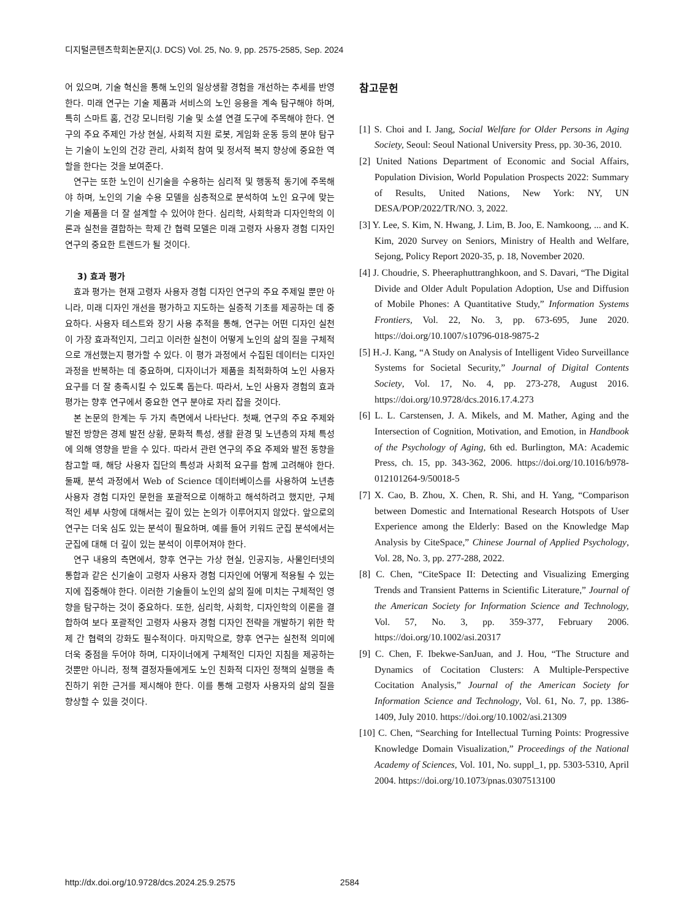디지털콘텐츠학회논문지(J. DCS) Vol. 25, No. 9, pp. 2575-2585, Sep. 2024
어 있으며, 기술 혁신을 통해 노인의 일상생활 경험을 개선하는 추세를 반영한다. 미래 연구는 기술 제품과 서비스의 노인 응용을 계속 탐구해야 하며, 특히 스마트 홈, 건강 모니터링 기술 및 소셜 연결 도구에 주목해야 한다. 연구의 주요 주제인 가상 현실, 사회적 지원 로봇, 게임화 운동 등의 분야 탐구는 기술이 노인의 건강 관리, 사회적 참여 및 정서적 복지 향상에 중요한 역할을 한다는 것을 보여준다.
연구는 또한 노인이 신기술을 수용하는 심리적 및 행동적 동기에 주목해야 하며, 노인의 기술 수용 모델을 심층적으로 분석하여 노인 요구에 맞는 기술 제품을 더 잘 설계할 수 있어야 한다. 심리학, 사회학과 디자인학의 이론과 실천을 결합하는 학제 간 협력 모델은 미래 고령자 사용자 경험 디자인 연구의 중요한 트렌드가 될 것이다.
3) 효과 평가
효과 평가는 현재 고령자 사용자 경험 디자인 연구의 주요 주제일 뿐만 아니라, 미래 디자인 개선을 평가하고 지도하는 실증적 기초를 제공하는 데 중요하다. 사용자 테스트와 장기 사용 추적을 통해, 연구는 어떤 디자인 실천이 가장 효과적인지, 그리고 이러한 실천이 어떻게 노인의 삶의 질을 구체적으로 개선했는지 평가할 수 있다. 이 평가 과정에서 수집된 데이터는 디자인 과정을 반복하는 데 중요하며, 디자이너가 제품을 최적화하여 노인 사용자 요구를 더 잘 충족시킬 수 있도록 돕는다. 따라서, 노인 사용자 경험의 효과 평가는 향후 연구에서 중요한 연구 분야로 자리 잡을 것이다.
본 논문의 한계는 두 가지 측면에서 나타난다. 첫째, 연구의 주요 주제와 발전 방향은 경제 발전 상황, 문화적 특성, 생활 환경 및 노년층의 자체 특성에 의해 영향을 받을 수 있다. 따라서 관련 연구의 주요 주제와 발전 동향을 참고할 때, 해당 사용자 집단의 특성과 사회적 요구를 함께 고려해야 한다. 둘째, 분석 과정에서 Web of Science 데이터베이스를 사용하여 노년층 사용자 경험 디자인 문헌을 포괄적으로 이해하고 해석하려고 했지만, 구체적인 세부 사항에 대해서는 깊이 있는 논의가 이루어지지 않았다. 앞으로의 연구는 더욱 심도 있는 분석이 필요하며, 예를 들어 키워드 군집 분석에서는 군집에 대해 더 깊이 있는 분석이 이루어져야 한다.
연구 내용의 측면에서, 향후 연구는 가상 현실, 인공지능, 사물인터넷의 통합과 같은 신기술이 고령자 사용자 경험 디자인에 어떻게 적용될 수 있는지에 집중해야 한다. 이러한 기술들이 노인의 삶의 질에 미치는 구체적인 영향을 탐구하는 것이 중요하다. 또한, 심리학, 사회학, 디자인학의 이론을 결합하여 보다 포괄적인 고령자 사용자 경험 디자인 전략을 개발하기 위한 학제 간 협력의 강화도 필수적이다. 마지막으로, 향후 연구는 실천적 의미에 더욱 중점을 두어야 하며, 디자이너에게 구체적인 디자인 지침을 제공하는 것뿐만 아니라, 정책 결정자들에게도 노인 친화적 디자인 정책의 실행을 촉진하기 위한 근거를 제시해야 한다. 이를 통해 고령자 사용자의 삶의 질을 향상할 수 있을 것이다.
참고문헌
[1] S. Choi and I. Jang, Social Welfare for Older Persons in Aging Society, Seoul: Seoul National University Press, pp. 30-36, 2010.
[2] United Nations Department of Economic and Social Affairs, Population Division, World Population Prospects 2022: Summary of Results, United Nations, New York: NY, UN DESA/POP/2022/TR/NO. 3, 2022.
[3] Y. Lee, S. Kim, N. Hwang, J. Lim, B. Joo, E. Namkoong, ... and K. Kim, 2020 Survey on Seniors, Ministry of Health and Welfare, Sejong, Policy Report 2020-35, p. 18, November 2020.
[4] J. Choudrie, S. Pheeraphuttranghkoon, and S. Davari, “The Digital Divide and Older Adult Population Adoption, Use and Diffusion of Mobile Phones: A Quantitative Study,” Information Systems Frontiers, Vol. 22, No. 3, pp. 673-695, June 2020. https://doi.org/10.1007/s10796-018-9875-2
[5] H.-J. Kang, “A Study on Analysis of Intelligent Video Surveillance Systems for Societal Security,” Journal of Digital Contents Society, Vol. 17, No. 4, pp. 273-278, August 2016. https://doi.org/10.9728/dcs.2016.17.4.273
[6] L. L. Carstensen, J. A. Mikels, and M. Mather, Aging and the Intersection of Cognition, Motivation, and Emotion, in Handbook of the Psychology of Aging, 6th ed. Burlington, MA: Academic Press, ch. 15, pp. 343-362, 2006. https://doi.org/10.1016/b978-012101264-9/50018-5
[7] X. Cao, B. Zhou, X. Chen, R. Shi, and H. Yang, “Comparison between Domestic and International Research Hotspots of User Experience among the Elderly: Based on the Knowledge Map Analysis by CiteSpace,” Chinese Journal of Applied Psychology, Vol. 28, No. 3, pp. 277-288, 2022.
[8] C. Chen, “CiteSpace II: Detecting and Visualizing Emerging Trends and Transient Patterns in Scientific Literature,” Journal of the American Society for Information Science and Technology, Vol. 57, No. 3, pp. 359-377, February 2006. https://doi.org/10.1002/asi.20317
[9] C. Chen, F. Ibekwe-SanJuan, and J. Hou, “The Structure and Dynamics of Cocitation Clusters: A Multiple-Perspective Cocitation Analysis,” Journal of the American Society for Information Science and Technology, Vol. 61, No. 7, pp. 1386-1409, July 2010. https://doi.org/10.1002/asi.21309
[10] C. Chen, “Searching for Intellectual Turning Points: Progressive Knowledge Domain Visualization,” Proceedings of the National Academy of Sciences, Vol. 101, No. suppl_1, pp. 5303-5310, April 2004. https://doi.org/10.1073/pnas.0307513100
http://dx.doi.org/10.9728/dcs.2024.25.9.2575 2584